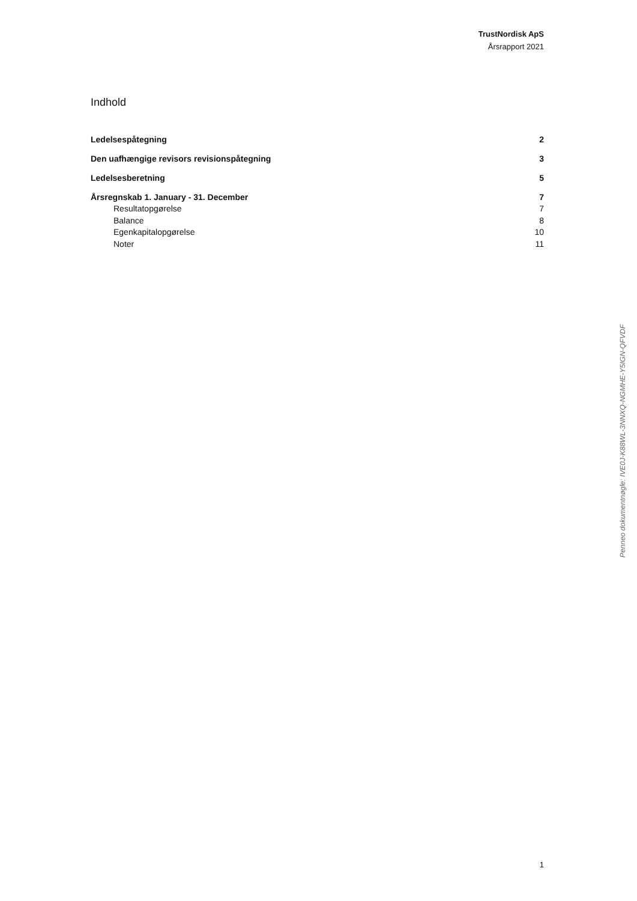TrustNordisk ApS
Årsrapport 2021
Indhold
Ledelsespåtegning 2
Den uafhængige revisors revisionspåtegning 3
Ledelsesberetning 5
Årsregnskab 1. January - 31. December 7
Resultatopgørelse 7
Balance 8
Egenkapitalopgørelse 10
Noter 11
Penneo dokumentnøgle: IVE0J-K88WL-3NNXQ-NGMHE-Y5IGN-QFVDF
1